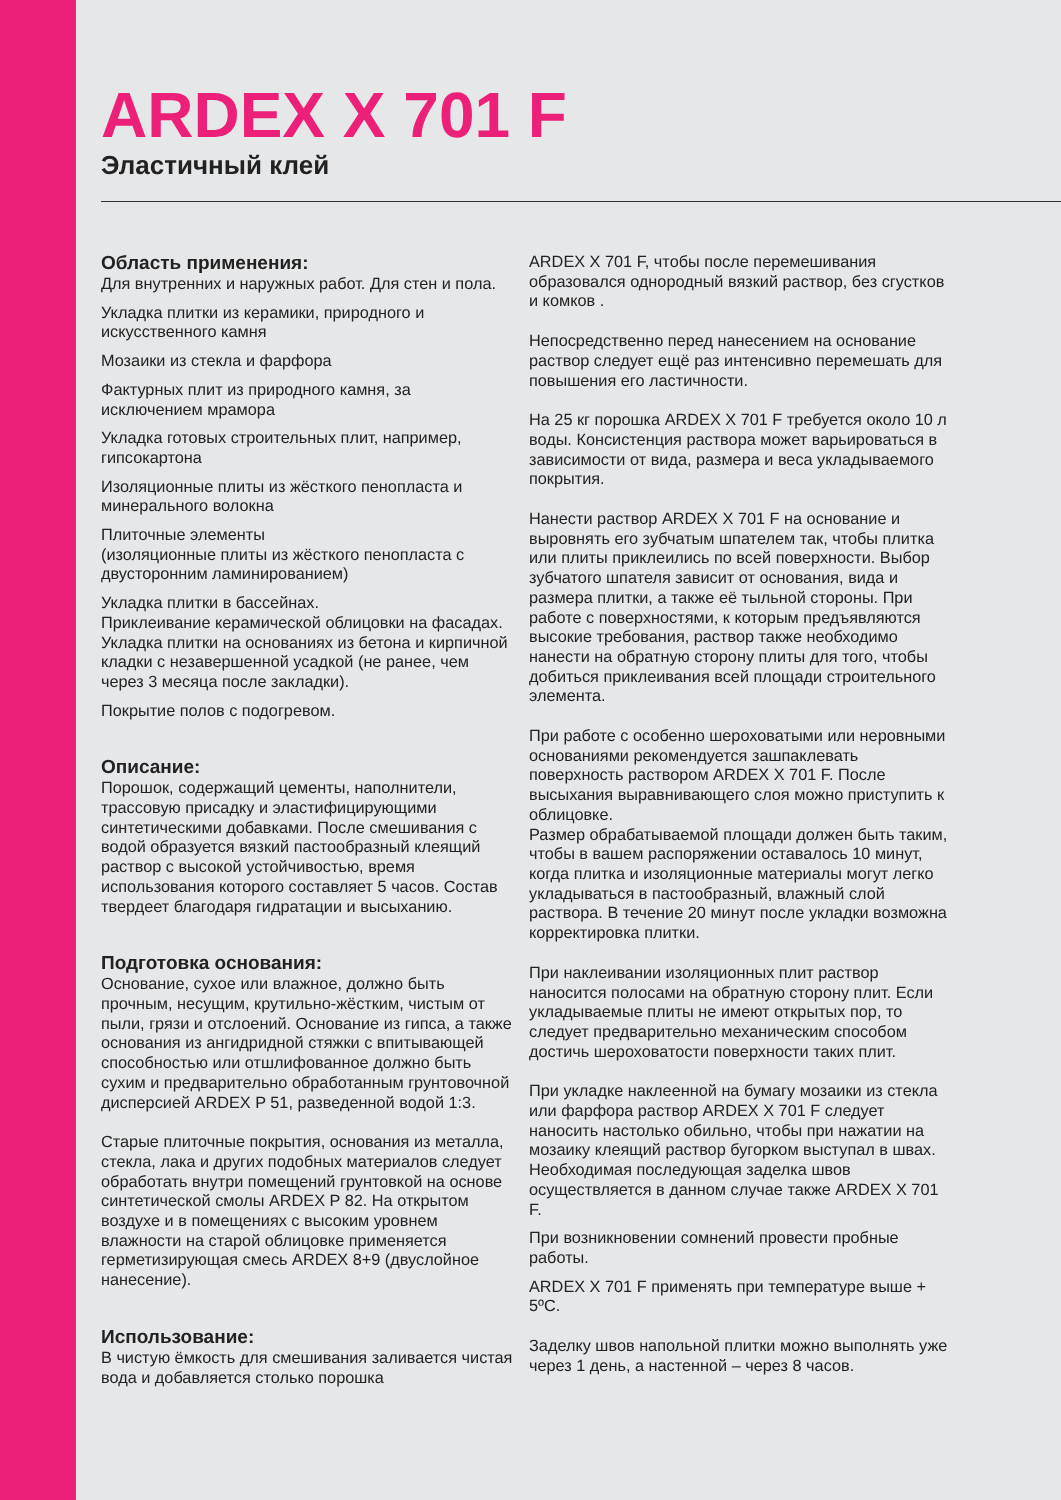ARDEX X 701 F
Эластичный клей
Область применения:
Для внутренних и наружных работ. Для стен и пола.
Укладка плитки из керамики, природного и искусственного камня
Мозаики из стекла и фарфора
Фактурных плит из природного камня, за исключением мрамора
Укладка готовых строительных плит, например, гипсокартона
Изоляционные плиты из жёсткого пенопласта и минерального волокна
Плиточные элементы
(изоляционные плиты из жёсткого пенопласта с двусторонним ламинированием)
Укладка плитки в бассейнах.
Приклеивание керамической облицовки на фасадах. Укладка плитки на основаниях из бетона и кирпичной кладки с незавершенной усадкой (не ранее, чем через 3 месяца после закладки).
Покрытие полов с подогревом.
Описание:
Порошок, содержащий цементы, наполнители, трассовую присадку и эластифицирующими синтетическими добавками. После смешивания с водой образуется вязкий пастообразный клеящий раствор с высокой устойчивостью, время использования которого составляет 5 часов. Состав твердеет благодаря гидратации и высыханию.
Подготовка основания:
Основание, сухое или влажное, должно быть прочным, несущим, крутильно-жёстким, чистым от пыли, грязи и отслоений. Основание из гипса, а также основания из ангидридной стяжки с впитывающей способностью или отшлифованное должно быть сухим и предварительно обработанным грунтовочной дисперсией ARDEX P 51, разведенной водой 1:3.
Старые плиточные покрытия, основания из металла, стекла, лака и других подобных материалов следует обработать внутри помещений грунтовкой на основе синтетической смолы ARDEX P 82. На открытом воздухе и в помещениях с высоким уровнем влажности на старой облицовке применяется герметизирующая смесь ARDEX 8+9 (двуслойное нанесение).
Использование:
В чистую ёмкость для смешивания заливается чистая вода и добавляется столько порошка
ARDEX X 701 F, чтобы после перемешивания образовался однородный вязкий раствор, без сгустков и комков .
Непосредственно перед нанесением на основание раствор следует ещё раз интенсивно перемешать для повышения его ластичности.
На 25 кг порошка ARDEX X 701 F требуется около 10 л воды. Консистенция раствора может варьироваться в зависимости от вида, размера и веса укладываемого покрытия.
Нанести раствор ARDEX X 701 F на основание и выровнять его зубчатым шпателем так, чтобы плитка или плиты приклеились по всей поверхности. Выбор зубчатого шпателя зависит от основания, вида и размера плитки, а также её тыльной стороны. При работе с поверхностями, к которым предъявляются высокие требования, раствор также необходимо нанести на обратную сторону плиты для того, чтобы добиться приклеивания всей площади строительного элемента.
При работе с особенно шероховатыми или неровными основаниями рекомендуется зашпаклевать поверхность раствором ARDEX X 701 F. После высыхания выравнивающего слоя можно приступить к облицовке.
Размер обрабатываемой площади должен быть таким, чтобы в вашем распоряжении оставалось 10 минут, когда плитка и изоляционные материалы могут легко укладываться в пастообразный, влажный слой раствора. В течение 20 минут после укладки возможна корректировка плитки.
При наклеивании изоляционных плит раствор наносится полосами на обратную сторону плит. Если укладываемые плиты не имеют открытых пор, то следует предварительно механическим способом достичь шероховатости поверхности таких плит.
При укладке наклеенной на бумагу мозаики из стекла или фарфора раствор ARDEX X 701 F следует наносить настолько обильно, чтобы при нажатии на мозаику клеящий раствор бугорком выступал в швах.
Необходимая последующая заделка швов осуществляется в данном случае также ARDEX X 701 F.
При возникновении сомнений провести пробные работы.
ARDEX X 701 F применять при температуре выше + 5ºC.
Заделку швов напольной плитки можно выполнять уже через 1 день, а настенной – через 8 часов.